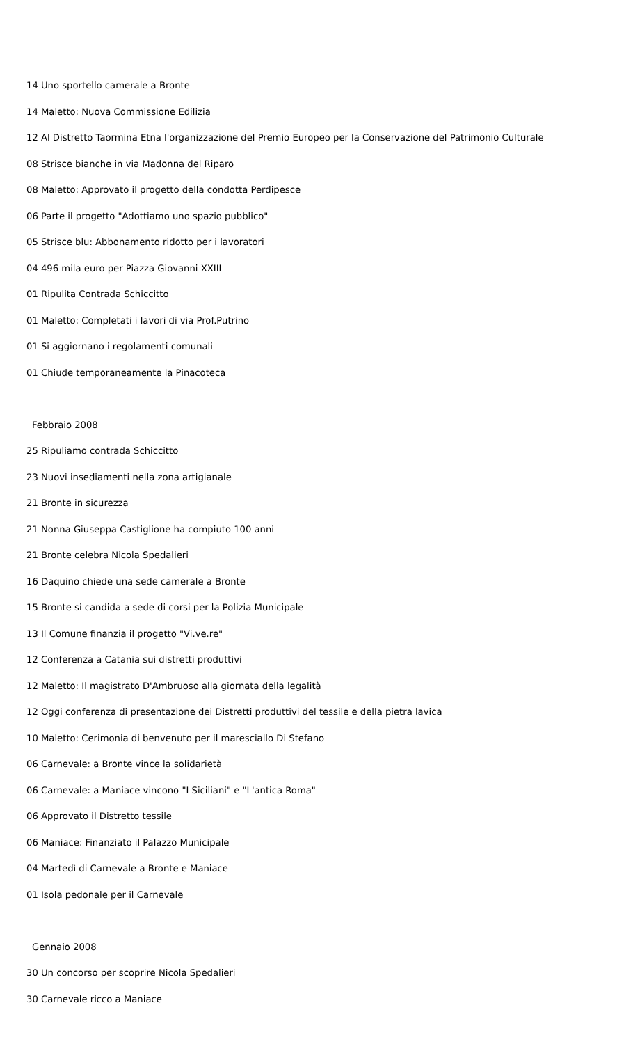14 Uno sportello camerale a Bronte
14 Maletto: Nuova Commissione Edilizia
12 Al Distretto Taormina Etna l'organizzazione del Premio Europeo per la Conservazione del Patrimonio Culturale
08 Strisce bianche in via Madonna del Riparo
08 Maletto: Approvato il progetto della condotta Perdipesce
06 Parte il progetto "Adottiamo uno spazio pubblico"
05 Strisce blu: Abbonamento ridotto per i lavoratori
04 496 mila euro per Piazza Giovanni XXIII
01 Ripulita Contrada Schiccitto
01 Maletto: Completati i lavori di via Prof.Putrino
01 Si aggiornano i regolamenti comunali
01 Chiude temporaneamente la Pinacoteca
Febbraio 2008
25 Ripuliamo contrada Schiccitto
23 Nuovi insediamenti nella zona artigianale
21 Bronte in sicurezza
21 Nonna Giuseppa Castiglione ha compiuto 100 anni
21 Bronte celebra Nicola Spedalieri
16 Daquino chiede una sede camerale a Bronte
15 Bronte si candida a sede di corsi per la Polizia Municipale
13 Il Comune finanzia il progetto "Vi.ve.re"
12 Conferenza a Catania sui distretti produttivi
12 Maletto: Il magistrato D'Ambruoso alla giornata della legalità
12 Oggi conferenza di presentazione dei Distretti produttivi del tessile e della pietra lavica
10 Maletto: Cerimonia di benvenuto per il maresciallo Di Stefano
06 Carnevale: a Bronte vince la solidarietà
06 Carnevale: a Maniace vincono "I Siciliani" e "L'antica Roma"
06 Approvato il Distretto tessile
06 Maniace: Finanziato il Palazzo Municipale
04 Martedì di Carnevale a Bronte e Maniace
01 Isola pedonale per il Carnevale
Gennaio 2008
30 Un concorso per scoprire Nicola Spedalieri
30 Carnevale ricco a Maniace